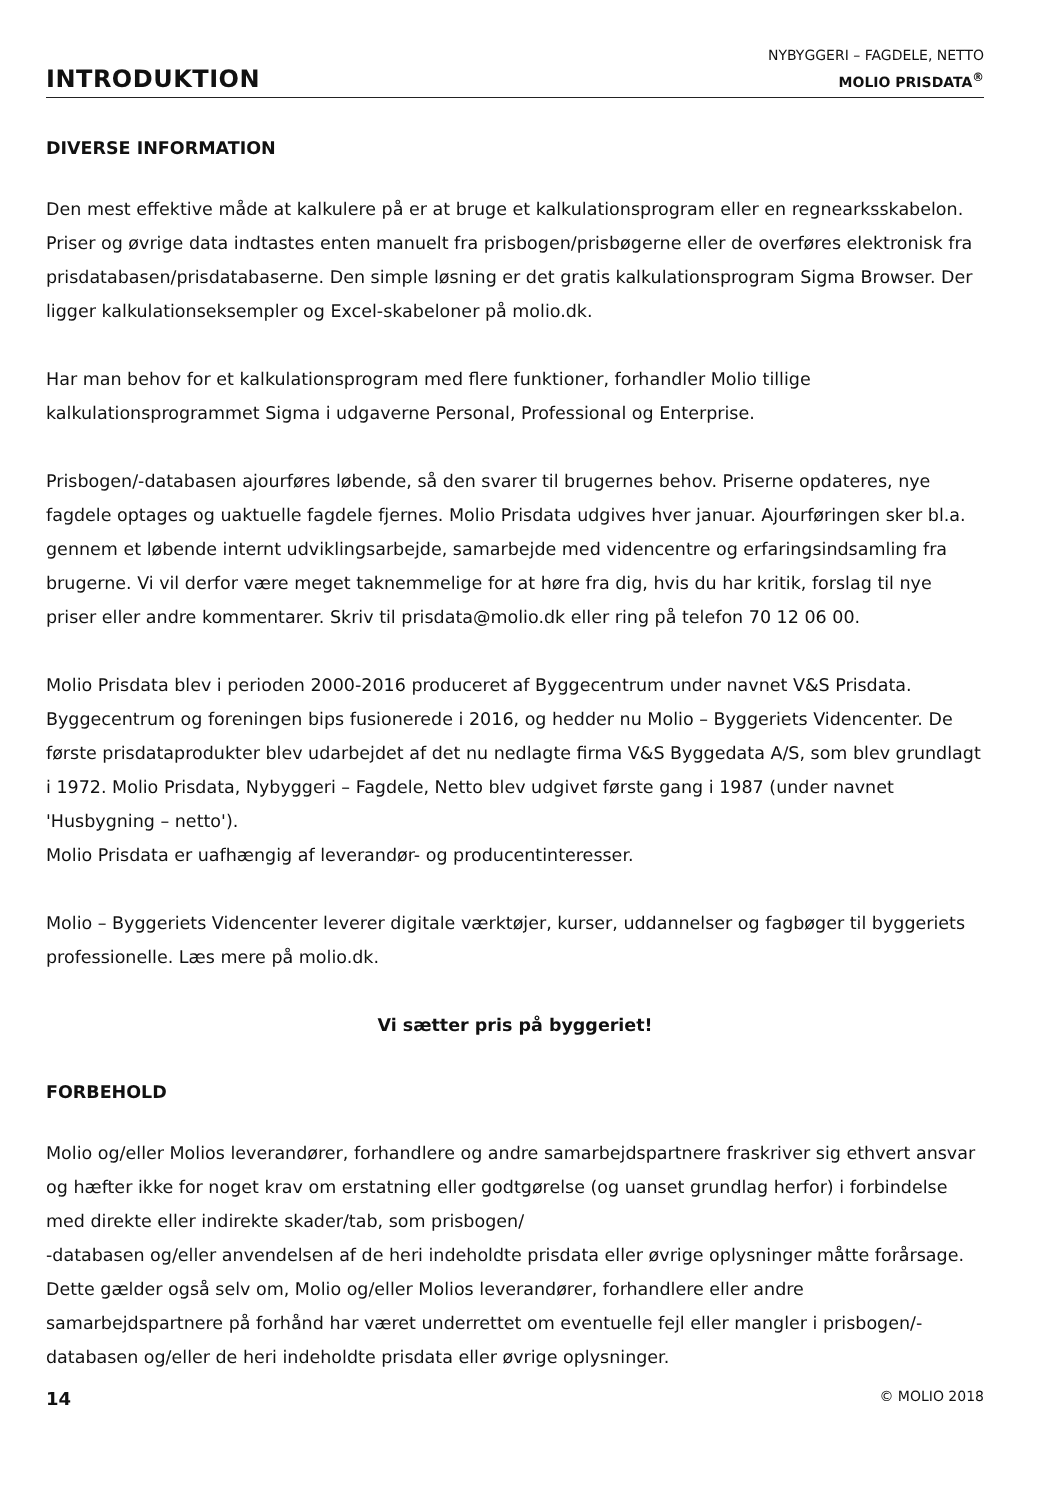INTRODUKTION
NYBYGGERI – FAGDELE, NETTO
MOLIO PRISDATA<sup>®</sup>
DIVERSE INFORMATION
Den mest effektive måde at kalkulere på er at bruge et kalkulationsprogram eller en regnearks­skabelon. Priser og øvrige data indtastes enten manuelt fra prisbogen/prisbøgerne eller de overføres elektronisk fra prisdatabasen/prisdatabaserne. Den simple løsning er det gratis kalkulationsprogram Sigma Browser. Der ligger kalkulationseksempler og Excel-skabeloner på molio.dk.
Har man behov for et kalkulationsprogram med flere funktioner, forhandler Molio tillige kalkulationsprogrammet Sigma i udgaverne Personal, Professional og Enterprise.
Prisbogen/-databasen ajourføres løbende, så den svarer til brugernes behov. Priserne opdateres, nye fagdele optages og uaktuelle fagdele fjernes. Molio Prisdata udgives hver januar. Ajour­føringen sker bl.a. gennem et løbende internt udviklingsarbejde, samarbejde med videncentre og erfaringsindsamling fra brugerne. Vi vil derfor være meget taknemmelige for at høre fra dig, hvis du har kritik, forslag til nye priser eller andre kommentarer. Skriv til prisdata@molio.dk eller ring på telefon 70 12 06 00.
Molio Prisdata blev i perioden 2000-2016 produceret af Byggecentrum under navnet V&S Prisdata. Byggecentrum og foreningen bips fusionerede i 2016, og hedder nu Molio – Byggeriets Videncenter. De første prisdataprodukter blev udarbejdet af det nu nedlagte firma V&S Bygge­data A/S, som blev grundlagt i 1972. Molio Prisdata, Nybyggeri – Fagdele, Netto blev udgivet første gang i 1987 (under navnet 'Husbygning – netto').
Molio Prisdata er uafhængig af leverandør- og producentinteresser.
Molio – Byggeriets Videncenter leverer digitale værktøjer, kurser, uddannelser og fagbøger til byggeriets professionelle. Læs mere på molio.dk.
Vi sætter pris på byggeriet!
FORBEHOLD
Molio og/eller Molios leverandører, forhandlere og andre samarbejdspartnere fraskriver sig ethvert ansvar og hæfter ikke for noget krav om erstatning eller godtgørelse (og uanset grundlag herfor) i forbindelse med direkte eller indirekte skader/tab, som prisbogen/
-databasen og/eller anvendelsen af de heri indeholdte prisdata eller øvrige oplysninger måtte forårsage. Dette gælder også selv om, Molio og/eller Molios leverandører, forhandlere eller andre samarbejdspartnere på forhånd har været underrettet om eventuelle fejl eller mangler i prisbogen/-databasen og/eller de heri indeholdte prisdata eller øvrige oplysninger.
14 © MOLIO 2018